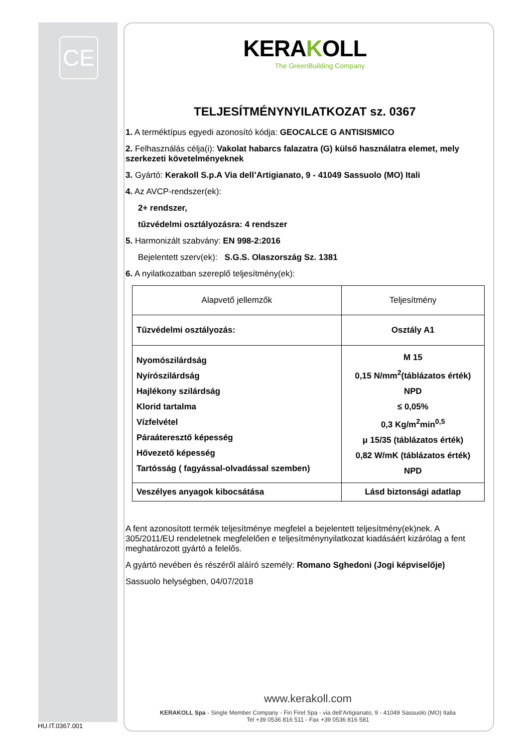CE
KERAKOLL
The GreenBuilding Company
TELJESÍTMÉNYNYILATKOZAT sz. 0367
1. A terméktípus egyedi azonosító kódja: GEOCALCE G ANTISISMICO
2. Felhasználás célja(i): Vakolat habarcs falazatra (G) külső használatra elemet, mely szerkezeti követelményeknek
3. Gyártó: Kerakoll S.p.A Via dell’Artigianato, 9 - 41049 Sassuolo (MO) Itali
4. Az AVCP-rendszer(ek):
2+ rendszer,
tűzvédelmi osztályozásra: 4 rendszer
5. Harmonizált szabvány: EN 998-2:2016
Bejelentett szerv(ek): S.G.S. Olaszország Sz. 1381
6. A nyilatkozatban szereplő teljesítmény(ek):
| Alapvető jellemzők | Teljesítmény |
| Tűzvédelmi osztályozás: | Osztály A1 |
| Nyomószilárdság Nyírószilárdság Hajlékony szilárdság Klorid tartalma Vízfelvétel Páraáteresztő képesség Hővezető képesség Tartósság ( fagyással-olvadással szemben) | M 15 0,15 N/mm<sup>2</sup>(táblázatos érték) NPD ≤ 0,05% 0,3 Kg/m<sup>2</sup>min<sup>0,5</sup> μ 15/35 (táblázatos érték) 0,82 W/mK (táblázatos érték) NPD |
| Veszélyes anyagok kibocsátása | Lásd biztonsági adatlap |
A fent azonosított termék teljesítménye megfelel a bejelentett teljesítmény(ek)nek. A 305/2011/EU rendeletnek megfelelően e teljesítménynyilatkozat kiadásáért kizárólag a fent meghatározott gyártó a felelős.
A gyártó nevében és részéről aláíró személy: Romano Sghedoni (Jogi képviselője)
Sassuolo helységben, 04/07/2018
www.kerakoll.com
KERAKOLL Spa - Single Member Company - Fin Firel Spa - via dell’Artigianato, 9 - 41049 Sassuolo (MO) Italia
Tel +39 0536 816 511 - Fax +39 0536 816 581
HU.IT.0367.001